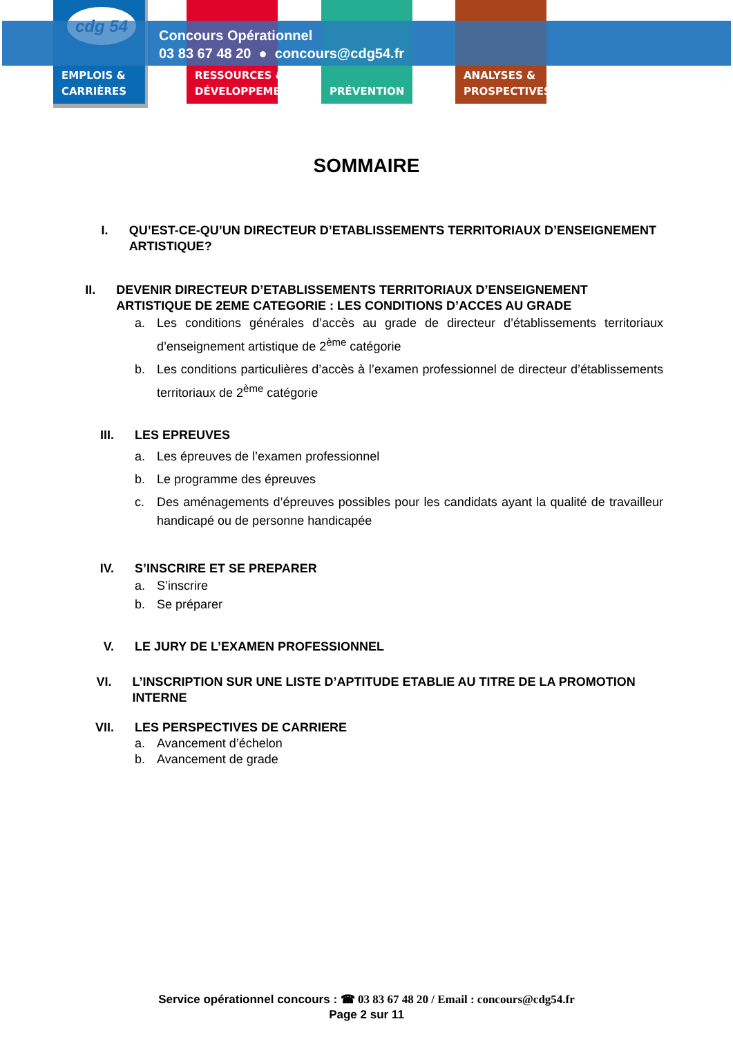cdg 54
EMPLOIS &
CARRIÈRES
RESSOURCES &
DÉVELOPPEMENT
PRÉVENTION
ANALYSES &
PROSPECTIVES
Concours Opérationnel
03 83 67 48 20 ● concours@cdg54.fr
SOMMAIRE
I. QU’EST-CE-QU’UN DIRECTEUR D’ETABLISSEMENTS TERRITORIAUX D’ENSEIGNEMENT ARTISTIQUE?
II. DEVENIR DIRECTEUR D’ETABLISSEMENTS TERRITORIAUX D’ENSEIGNEMENT ARTISTIQUE DE 2EME CATEGORIE : LES CONDITIONS D’ACCES AU GRADE
a. Les conditions générales d’accès au grade de directeur d’établissements territoriaux d’enseignement artistique de 2<sup>ème</sup> catégorie
b. Les conditions particulières d’accès à l’examen professionnel de directeur d’établissements territoriaux de 2<sup>ème</sup> catégorie
III. LES EPREUVES
a. Les épreuves de l’examen professionnel
b. Le programme des épreuves
c. Des aménagements d’épreuves possibles pour les candidats ayant la qualité de travailleur handicapé ou de personne handicapée
IV. S’INSCRIRE ET SE PREPARER
a. S’inscrire
b. Se préparer
V. LE JURY DE L’EXAMEN PROFESSIONNEL
VI. L’INSCRIPTION SUR UNE LISTE D’APTITUDE ETABLIE AU TITRE DE LA PROMOTION INTERNE
VII. LES PERSPECTIVES DE CARRIERE
a. Avancement d’échelon
b. Avancement de grade
Service opérationnel concours : ☎ 03 83 67 48 20 / Email : concours@cdg54.fr
Page 2 sur 11